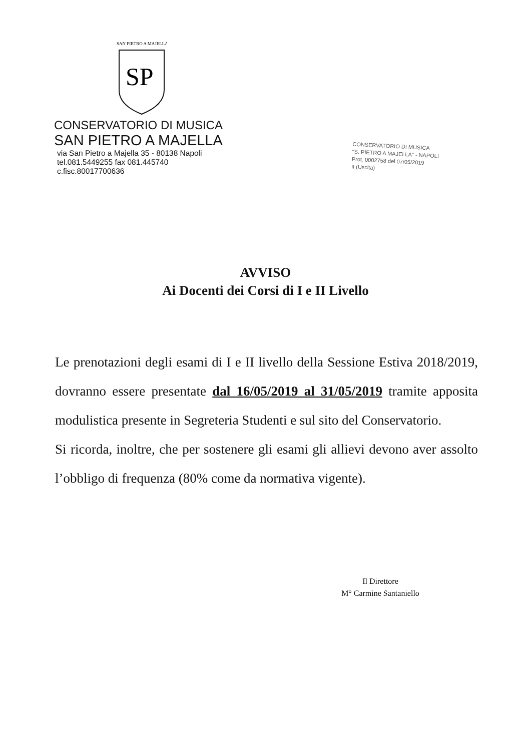SAN PIETRO A MAJELLA
SP
CONSERVATORIO DI MUSICA
SAN PIETRO A MAJELLA
via San Pietro a Majella 35 - 80138 Napoli
tel.081.5449255 fax 081.445740 c.fisc.80017700636
CONSERVATORIO DI MUSICA
"S. PIETRO A MAJELLA" - NAPOLI
Prot. 0002758 del 07/05/2019
II (Uscita)
AVVISO
Ai Docenti dei Corsi di I e II Livello
Le prenotazioni degli esami di I e II livello della Sessione Estiva 2018/2019, dovranno essere presentate dal 16/05/2019 al 31/05/2019 tramite apposita modulistica presente in Segreteria Studenti e sul sito del Conservatorio.
Si ricorda, inoltre, che per sostenere gli esami gli allievi devono aver assolto l’obbligo di frequenza (80% come da normativa vigente).
Il Direttore
M° Carmine Santaniello